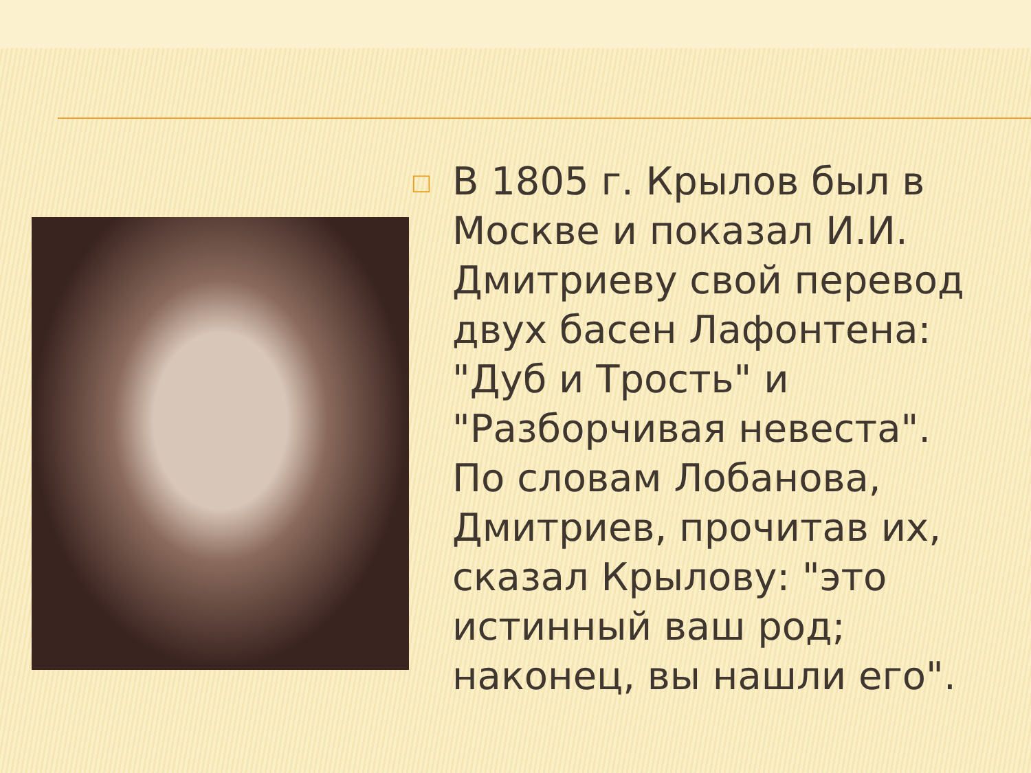□
В 1805 г. Крылов был в Москве и показал И.И. Дмитриеву свой перевод двух басен Лафонтена: "Дуб и Трость" и "Разборчивая невеста". По словам Лобанова, Дмитриев, прочитав их, сказал Крылову: "это истинный ваш род; наконец, вы нашли его".